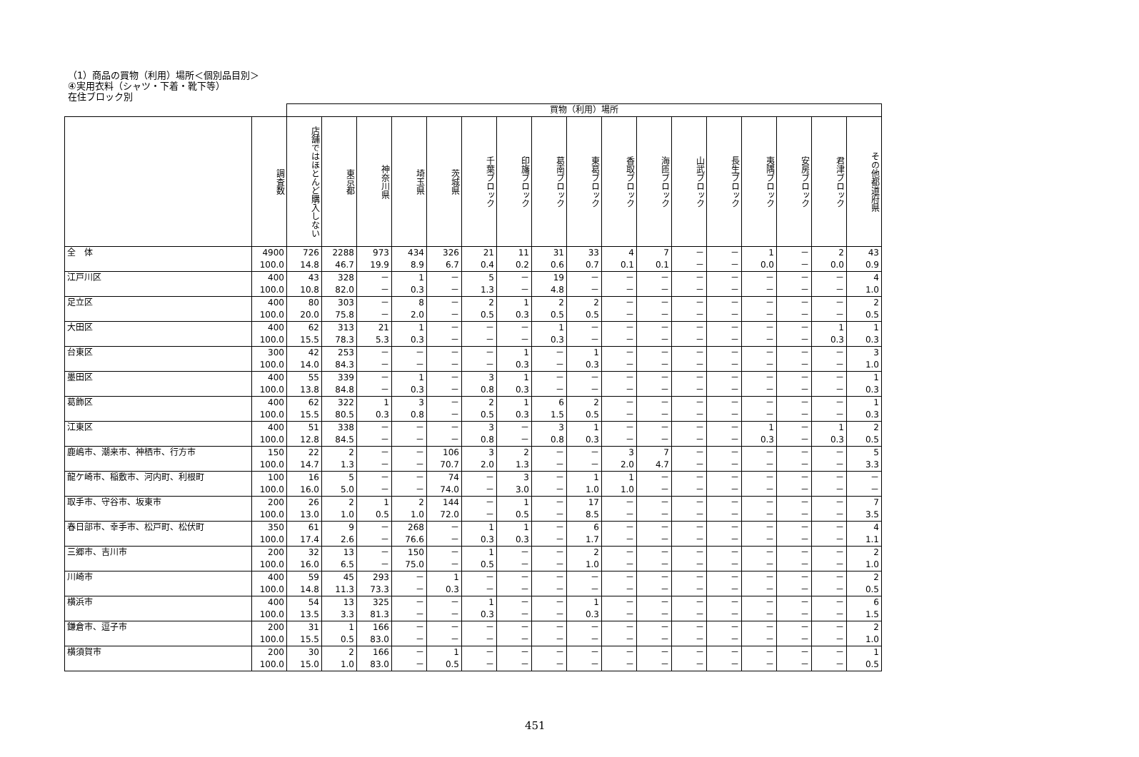（1）商品の買物（利用）場所＜個別品目別＞
④実用衣料（シャツ・下着・靴下等）
在住ブロック別
| | | 買物（利用）場所 | | | | | | | | | | | | | | | | |
| --- | --- | --- | --- | --- | --- | --- | --- | --- | --- | --- | --- | --- | --- | --- | --- | --- | --- | --- |
| | 調査数 | 店舗ではほとんど購入しない | 東京都 | 神奈川県 | 埼玉県 | 茨城県 | 千葉ブロック | 印旛ブロック | 葛南ブロック | 東葛ブロック | 香取ブロック | 海匝ブロック | 山武ブロック | 長生ブロック | 夷隅ブロック | 安房ブロック | 君津ブロック | その他都道府県 |
| 全 体 | 4900 100.0 | 726 14.8 | 2288 46.7 | 973 19.9 | 434 8.9 | 326 6.7 | 21 0.4 | 11 0.2 | 31 0.6 | 33 0.7 | 4 0.1 | 7 0.1 | － － | － － | 1 0.0 | － － | 2 0.0 | 43 0.9 |
| 江戸川区 | 400 100.0 | 43 10.8 | 328 82.0 | － － | 1 0.3 | － － | 5 1.3 | － － | 19 4.8 | － － | － － | － － | － － | － － | － － | － － | － － | 4 1.0 |
| 足立区 | 400 100.0 | 80 20.0 | 303 75.8 | － － | 8 2.0 | － － | 2 0.5 | 1 0.3 | 2 0.5 | 2 0.5 | － － | － － | － － | － － | － － | － － | － － | 2 0.5 |
| 大田区 | 400 100.0 | 62 15.5 | 313 78.3 | 21 5.3 | 1 0.3 | － － | － － | － － | 1 0.3 | － － | － － | － － | － － | － － | － － | － － | 1 0.3 | 1 0.3 |
| 台東区 | 300 100.0 | 42 14.0 | 253 84.3 | － － | － － | － － | － － | 1 0.3 | － － | 1 0.3 | － － | － － | － － | － － | － － | － － | － － | 3 1.0 |
| 墨田区 | 400 100.0 | 55 13.8 | 339 84.8 | － － | 1 0.3 | － － | 3 0.8 | 1 0.3 | － － | － － | － － | － － | － － | － － | － － | － － | － － | 1 0.3 |
| 葛飾区 | 400 100.0 | 62 15.5 | 322 80.5 | 1 0.3 | 3 0.8 | － － | 2 0.5 | 1 0.3 | 6 1.5 | 2 0.5 | － － | － － | － － | － － | － － | － － | － － | 1 0.3 |
| 江東区 | 400 100.0 | 51 12.8 | 338 84.5 | － － | － － | － － | 3 0.8 | － － | 3 0.8 | 1 0.3 | － － | － － | － － | － － | 1 0.3 | － － | 1 0.3 | 2 0.5 |
| 鹿嶋市、潮来市、神栖市、行方市 | 150 100.0 | 22 14.7 | 2 1.3 | － － | － － | 106 70.7 | 3 2.0 | 2 1.3 | － － | － － | 3 2.0 | 7 4.7 | － － | － － | － － | － － | － － | 5 3.3 |
| 龍ケ崎市、稲敷市、河内町、利根町 | 100 100.0 | 16 16.0 | 5 5.0 | － － | － － | 74 74.0 | － － | 3 3.0 | － － | 1 1.0 | 1 1.0 | － － | － － | － － | － － | － － | － － | － － |
| 取手市、守谷市、坂東市 | 200 100.0 | 26 13.0 | 2 1.0 | 1 0.5 | 2 1.0 | 144 72.0 | － － | 1 0.5 | － － | 17 8.5 | － － | － － | － － | － － | － － | － － | － － | 7 3.5 |
| 春日部市、幸手市、松戸町、松伏町 | 350 100.0 | 61 17.4 | 9 2.6 | － － | 268 76.6 | － － | 1 0.3 | 1 0.3 | － － | 6 1.7 | － － | － － | － － | － － | － － | － － | － － | 4 1.1 |
| 三郷市、吉川市 | 200 100.0 | 32 16.0 | 13 6.5 | － － | 150 75.0 | － － | 1 0.5 | － － | － － | 2 1.0 | － － | － － | － － | － － | － － | － － | － － | 2 1.0 |
| 川崎市 | 400 100.0 | 59 14.8 | 45 11.3 | 293 73.3 | － － | 1 0.3 | － － | － － | － － | － － | － － | － － | － － | － － | － － | － － | － － | 2 0.5 |
| 横浜市 | 400 100.0 | 54 13.5 | 13 3.3 | 325 81.3 | － － | － － | 1 0.3 | － － | － － | 1 0.3 | － － | － － | － － | － － | － － | － － | － － | 6 1.5 |
| 鎌倉市、逗子市 | 200 100.0 | 31 15.5 | 1 0.5 | 166 83.0 | － － | － － | － － | － － | － － | － － | － － | － － | － － | － － | － － | － － | － － | 2 1.0 |
| 横須賀市 | 200 100.0 | 30 15.0 | 2 1.0 | 166 83.0 | － － | 1 0.5 | － － | － － | － － | － － | － － | － － | － － | － － | － － | － － | － － | 1 0.5 |
451